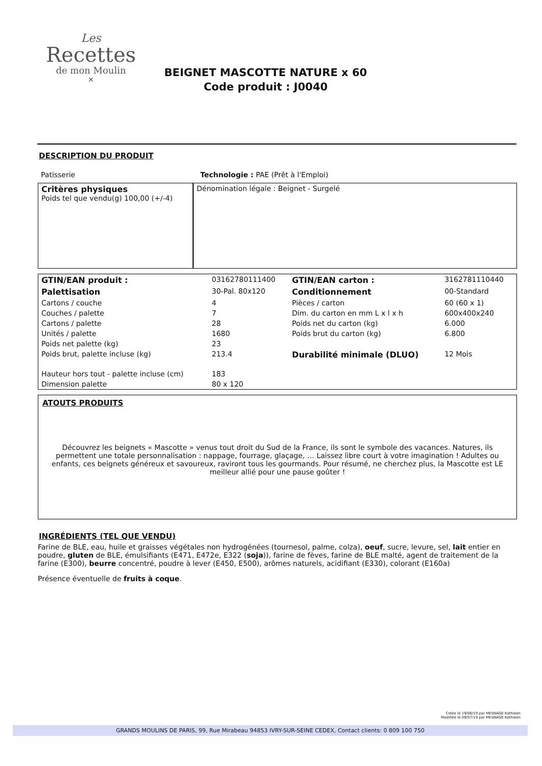Les
Recettes
de mon Moulin
✕
BEIGNET MASCOTTE NATURE x 60
Code produit : J0040
DESCRIPTION DU PRODUIT
| Patisserie | Technologie : PAE (Prêt à l'Emploi) |
| Critères physiques Poids tel que vendu(g) 100,00 (+/-4) | Dénomination légale : Beignet - Surgelé |
| GTIN/EAN produit : | 03162780111400 | GTIN/EAN carton : | 3162781110440 |
| Palettisation | 30-Pal. 80x120 | Conditionnement | 00-Standard |
| Cartons / couche | 4 | Pièces / carton | 60 (60 x 1) |
| Couches / palette | 7 | Dim. du carton en mm L x l x h | 600x400x240 |
| Cartons / palette | 28 | Poids net du carton (kg) | 6.000 |
| Unités / palette | 1680 | Poids brut du carton (kg) | 6.800 |
| Poids net palette (kg) | 23 | | |
| Poids brut, palette incluse (kg) | 213.4 | Durabilité minimale (DLUO) | 12 Mois |
| Hauteur hors tout - palette incluse (cm) | 183 | | |
| Dimension palette | 80 x 120 | | |
ATOUTS PRODUITS
Découvrez les beignets « Mascotte » venus tout droit du Sud de la France, ils sont le symbole des vacances. Natures, ils permettent une totale personnalisation : nappage, fourrage, glaçage, … Laissez libre court à votre imagination ! Adultes ou enfants, ces beignets généreux et savoureux, raviront tous les gourmands. Pour résumé, ne cherchez plus, la Mascotte est LE meilleur allié pour une pause goûter !
INGRÉDIENTS (TEL QUE VENDU)
Farine de BLE, eau, huile et graisses végétales non hydrogénées (tournesol, palme, colza), oeuf, sucre, levure, sel, lait entier en poudre, gluten de BLE, émulsifiants (E471, E472e, E322 (soja)), farine de fèves, farine de BLE malté, agent de traitement de la farine (E300), beurre concentré, poudre à lever (E450, E500), arômes naturels, acidifiant (E330), colorant (E160a)
Présence éventuelle de fruits à coque.
Créée le 19/06/19 par MESNAGE Kathleen
Modifiée le 09/07/19 par MESNAGE Kathleen
GRANDS MOULINS DE PARIS, 99, Rue Mirabeau 94853 IVRY-SUR-SEINE CEDEX, Contact clients: 0 809 100 750